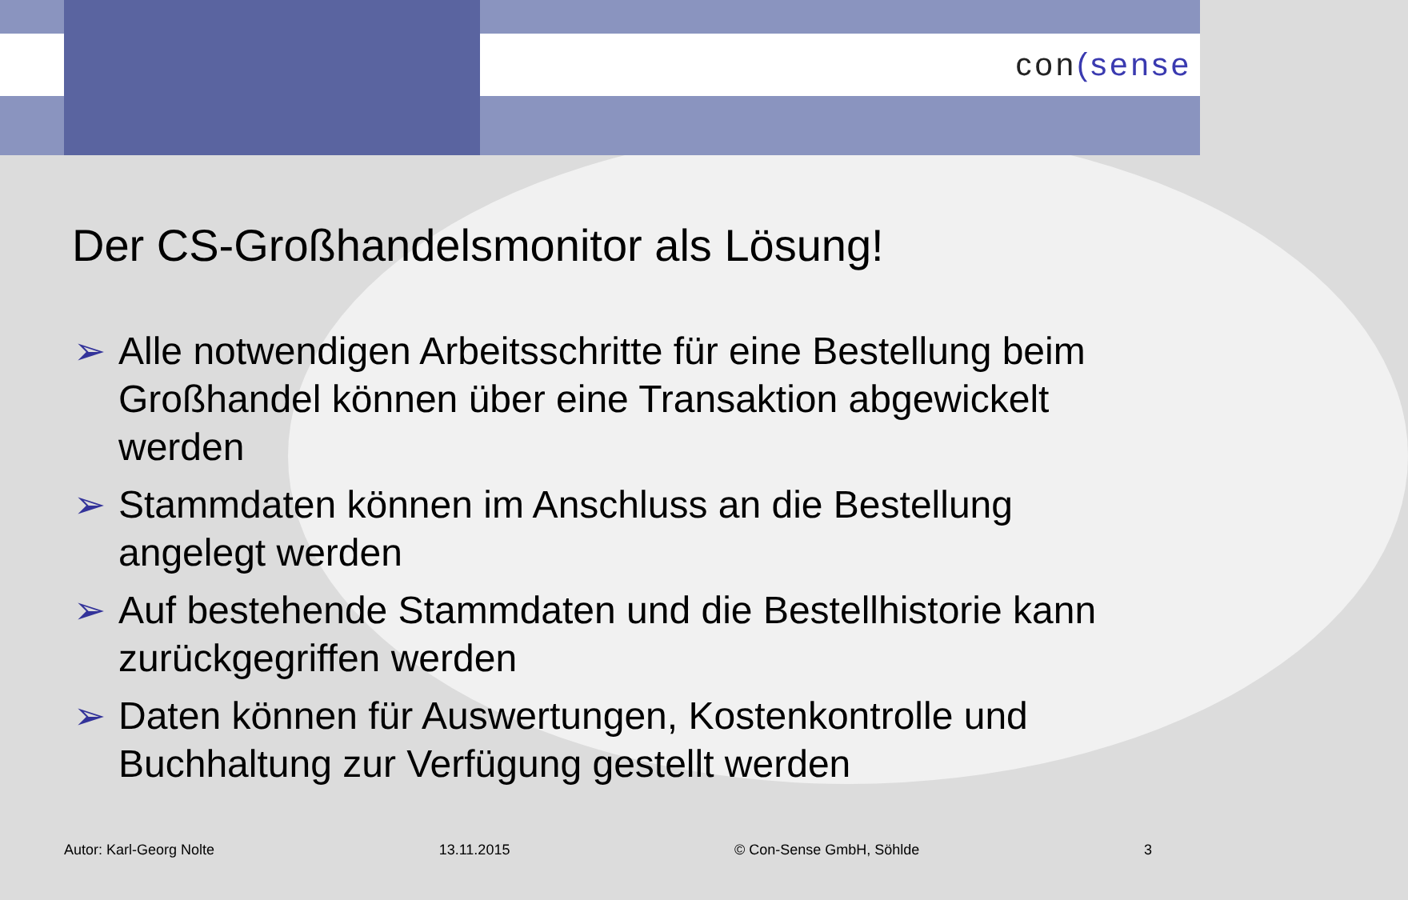con(sense
Der CS-Großhandelsmonitor als Lösung!
➢ Alle notwendigen Arbeitsschritte für eine Bestellung beim Großhandel können über eine Transaktion abgewickelt werden
➢ Stammdaten können im Anschluss an die Bestellung angelegt werden
➢ Auf bestehende Stammdaten und die Bestellhistorie kann zurückgegriffen werden
➢ Daten können für Auswertungen, Kostenkontrolle und Buchhaltung zur Verfügung gestellt werden
Autor: Karl-Georg Nolte 13.11.2015 © Con-Sense GmbH, Söhlde 3